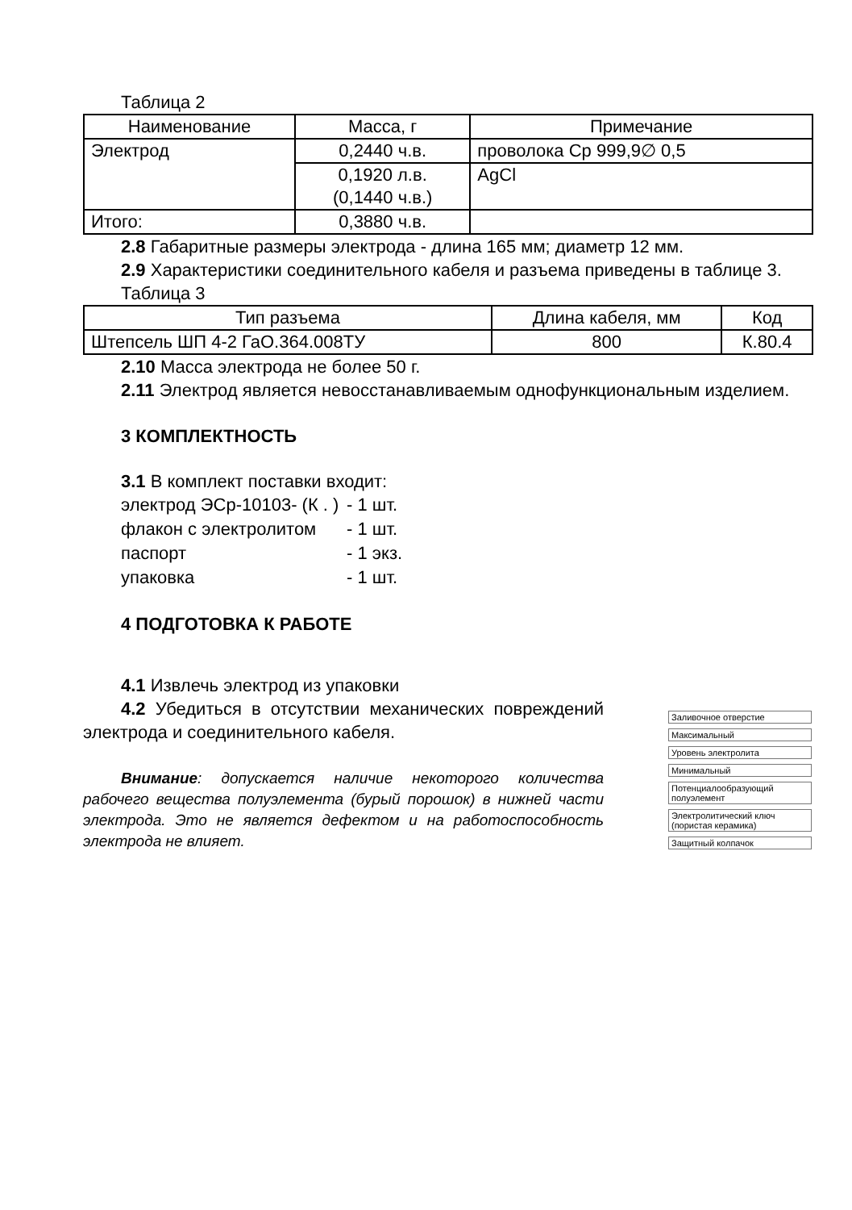Таблица 2
| Наименование | Масса, г | Примечание |
| --- | --- | --- |
| Электрод | 0,2440 ч.в. | проволока Ср 999,9∅ 0,5 |
| | 0,1920 л.в. (0,1440 ч.в.) | AgCl |
| Итого: | 0,3880 ч.в. | |
2.8 Габаритные размеры электрода - длина 165 мм; диаметр 12 мм.
2.9 Характеристики соединительного кабеля и разъема приведены в таблице 3.
Таблица 3
| Тип разъема | Длина кабеля, мм | Код |
| --- | --- | --- |
| Штепсель ШП 4-2 ГаО.364.008ТУ | 800 | К.80.4 |
2.10 Масса электрода не более 50 г.
2.11 Электрод является невосстанавливаемым однофункциональным изделием.
3 КОМПЛЕКТНОСТЬ
3.1 В комплект поставки входит:
электрод ЭСр-10103- (К . ) - 1 шт. флакон с электролитом - 1 шт. паспорт - 1 экз. упаковка - 1 шт.
4 ПОДГОТОВКА К РАБОТЕ
4.1 Извлечь электрод из упаковки
4.2 Убедиться в отсутствии механических повреждений электрода и соединительного кабеля.
Внимание: допускается наличие некоторого количества рабочего вещества полуэлемента (бурый порошок) в нижней части электрода. Это не является дефектом и на работоспособность электрода не влияет.
Заливочное отверстие
Максимальный
Уровень электролита
Минимальный
Потенциалообразующий полуэлемент
Электролитический ключ (пористая керамика)
Защитный колпачок